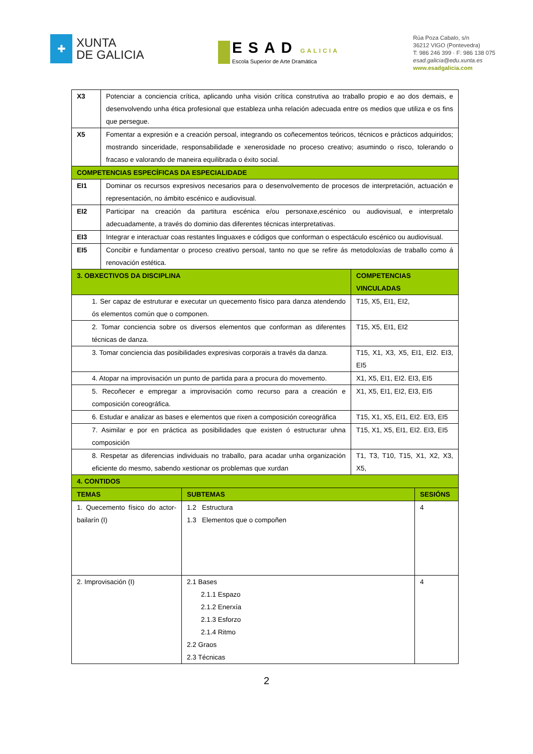✚
XUNTA
DE GALICIA
ESAD GALICIA
Escola Superior de Arte Dramática
Rúa Poza Cabalo, s/n
36212 VIGO (Pontevedra)
T: 986 246 399 · F: 986 138 075
esad.galicia@edu.xunta.es
www.esadgalicia.com
| X3 | Potenciar a conciencia crítica, aplicando unha visión crítica construtiva ao traballo propio e ao dos demais, e desenvolvendo unha ética profesional que estableza unha relación adecuada entre os medios que utiliza e os fins que persegue. | |
| X5 | Fomentar a expresión e a creación persoal, integrando os coñecementos teóricos, técnicos e prácticos adquiridos; mostrando sinceridade, responsabilidade e xenerosidade no proceso creativo; asumindo o risco, tolerando o fracaso e valorando de maneira equilibrada o éxito social. | |
| COMPETENCIAS ESPECÍFICAS DA ESPECIALIDADE | | |
| EI1 | Dominar os recursos expresivos necesarios para o desenvolvemento de procesos de interpretación, actuación e representación, no ámbito escénico e audiovisual. | |
| EI2 | Participar na creación da partitura escénica e/ou personaxe,escénico ou audiovisual, e interpretalo adecuadamente, a través do dominio das diferentes técnicas interpretativas. | |
| EI3 | Integrar e interactuar coas restantes linguaxes e códigos que conforman o espectáculo escénico ou audiovisual. | |
| EI5 | Concibir e fundamentar o proceso creativo persoal, tanto no que se refire ás metodoloxías de traballo como á renovación estética. | |
| 3. OBXECTIVOS DA DISCIPLINA | | COMPETENCIAS VINCULADAS |
| 1. Ser capaz de estruturar e executar un quecemento físico para danza atendendo ós elementos común que o componen. | | T15, X5, EI1, EI2, |
| 2. Tomar conciencia sobre os diversos elementos que conforman as diferentes técnicas de danza. | | T15, X5, EI1, EI2 |
| 3. Tomar conciencia das posibilidades expresivas corporais a través da danza. | | T15, X1, X3, X5, EI1, EI2. EI3, EI5 |
| 4. Atopar na improvisación un punto de partida para a procura do movemento. | | X1, X5, EI1, EI2. EI3, EI5 |
| 5. Recoñecer e empregar a improvisación como recurso para a creación e composición coreográfica. | | X1, X5, EI1, EI2, EI3, EI5 |
| 6. Estudar e analizar as bases e elementos que rixen a composición coreográfica | | T15, X1, X5, EI1, EI2. EI3, EI5 |
| 7. Asimilar e por en práctica as posibilidades que existen ó estructurar uhna composición | | T15, X1, X5, EI1, EI2. EI3, EI5 |
| 8. Respetar as diferencias individuais no traballo, para acadar unha organización eficiente do mesmo, sabendo xestionar os problemas que xurdan | | T1, T3, T10, T15, X1, X2, X3, X5, |
| 4. CONTIDOS | | |
| --- | --- | --- |
| TEMAS | SUBTEMAS | SESIÓNS |
| 1. Quecemento físico do actor-bailarín (I) | 1.2 Estructura 1.3 Elementos que o compoñen | 4 |
| 2. Improvisación (I) | 2.1 Bases 2.1.1 Espazo 2.1.2 Enerxía 2.1.3 Esforzo 2.1.4 Ritmo 2.2 Graos 2.3 Técnicas | 4 |
2